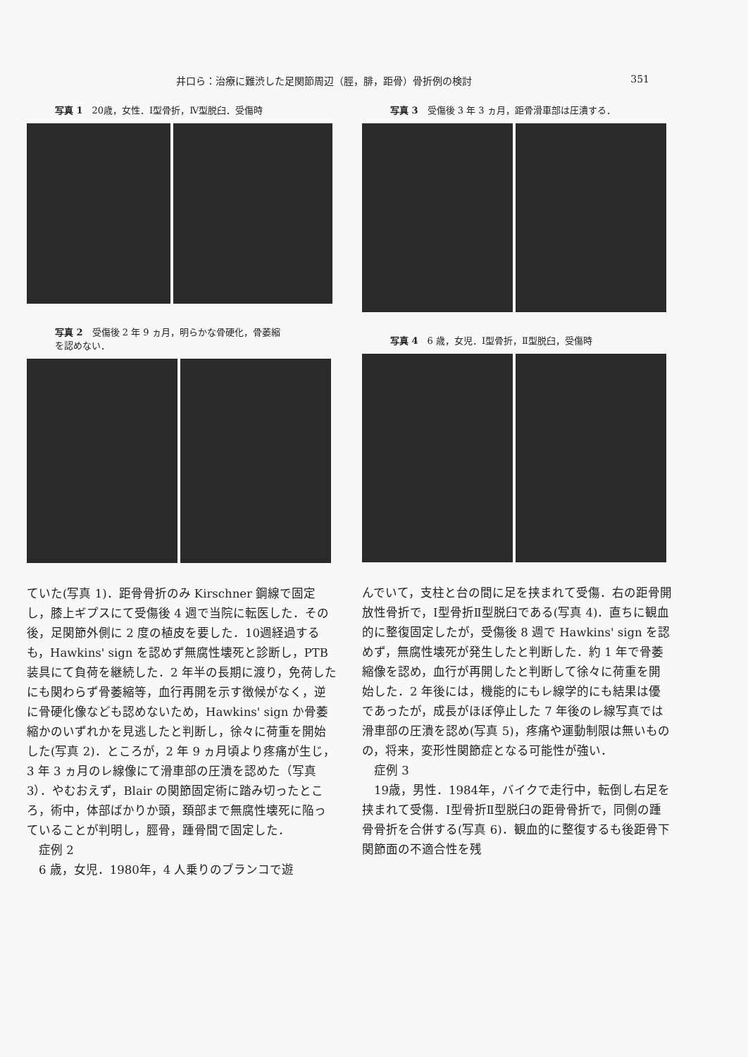井口ら：治療に難渋した足関節周辺（脛，腓，距骨）骨折例の検討 351
写真 1　20歳，女性．Ⅰ型骨折，Ⅳ型脱臼．受傷時
写真 2　受傷後 2 年 9 ヵ月，明らかな骨硬化，骨萎縮
を認めない．
ていた(写真 1)．距骨骨折のみ Kirschner 鋼線で固定し，膝上ギプスにて受傷後 4 週で当院に転医した．その後，足関節外側に 2 度の植皮を要した．10週経過するも，Hawkins' sign を認めず無腐性壊死と診断し，PTB 装具にて負荷を継続した．2 年半の長期に渡り，免荷したにも関わらず骨萎縮等，血行再開を示す徴候がなく，逆に骨硬化像なども認めないため，Hawkins' sign か骨萎縮かのいずれかを見逃したと判断し，徐々に荷重を開始した(写真 2)．ところが，2 年 9 ヵ月頃より疼痛が生じ，3 年 3 ヵ月のレ線像にて滑車部の圧潰を認めた（写真 3）．やむおえず，Blair の関節固定術に踏み切ったところ，術中，体部ばかりか頭，頚部まで無腐性壊死に陥っていることが判明し，脛骨，踵骨間で固定した．
　症例 2
　6 歳，女児．1980年，4 人乗りのブランコで遊
写真 3　受傷後 3 年 3 ヵ月，距骨滑車部は圧潰する．
写真 4　6 歳，女児．Ⅰ型骨折，Ⅱ型脱臼，受傷時
んでいて，支柱と台の間に足を挟まれて受傷．右の距骨開放性骨折で，Ⅰ型骨折Ⅱ型脱臼である(写真 4)．直ちに観血的に整復固定したが，受傷後 8 週で Hawkins' sign を認めず，無腐性壊死が発生したと判断した．約 1 年で骨萎縮像を認め，血行が再開したと判断して徐々に荷重を開始した．2 年後には，機能的にもレ線学的にも結果は優であったが，成長がほぼ停止した 7 年後のレ線写真では滑車部の圧潰を認め(写真 5)，疼痛や運動制限は無いものの，将来，変形性関節症となる可能性が強い．
　症例 3
　19歳，男性．1984年，バイクで走行中，転倒し右足を挟まれて受傷．Ⅰ型骨折Ⅱ型脱臼の距骨骨折で，同側の踵骨骨折を合併する(写真 6)．観血的に整復するも後距骨下関節面の不適合性を残